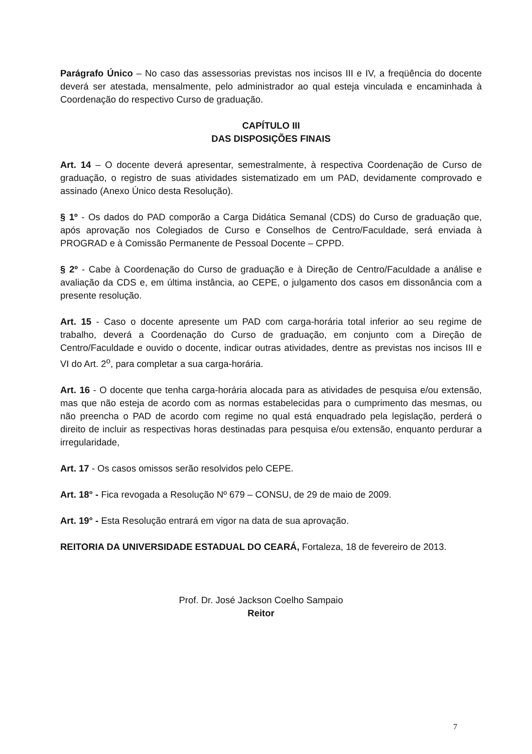Parágrafo Único – No caso das assessorias previstas nos incisos III e IV, a freqüência do docente deverá ser atestada, mensalmente, pelo administrador ao qual esteja vinculada e encaminhada à Coordenação do respectivo Curso de graduação.
CAPÍTULO III
DAS DISPOSIÇÕES FINAIS
Art. 14 – O docente deverá apresentar, semestralmente, à respectiva Coordenação de Curso de graduação, o registro de suas atividades sistematizado em um PAD, devidamente comprovado e assinado (Anexo Único desta Resolução).
§ 1º - Os dados do PAD comporão a Carga Didática Semanal (CDS) do Curso de graduação que, após aprovação nos Colegiados de Curso e Conselhos de Centro/Faculdade, será enviada à PROGRAD e à Comissão Permanente de Pessoal Docente – CPPD.
§ 2º - Cabe à Coordenação do Curso de graduação e à Direção de Centro/Faculdade a análise e avaliação da CDS e, em última instância, ao CEPE, o julgamento dos casos em dissonância com a presente resolução.
Art. 15 - Caso o docente apresente um PAD com carga-horária total inferior ao seu regime de trabalho, deverá a Coordenação do Curso de graduação, em conjunto com a Direção de Centro/Faculdade e ouvido o docente, indicar outras atividades, dentre as previstas nos incisos III e VI do Art. 2<sup>o</sup>, para completar a sua carga-horária.
Art. 16 - O docente que tenha carga-horária alocada para as atividades de pesquisa e/ou extensão, mas que não esteja de acordo com as normas estabelecidas para o cumprimento das mesmas, ou não preencha o PAD de acordo com regime no qual está enquadrado pela legislação, perderá o direito de incluir as respectivas horas destinadas para pesquisa e/ou extensão, enquanto perdurar a irregularidade,
Art. 17 - Os casos omissos serão resolvidos pelo CEPE.
Art. 18° - Fica revogada a Resolução Nº 679 – CONSU, de 29 de maio de 2009.
Art. 19° - Esta Resolução entrará em vigor na data de sua aprovação.
REITORIA DA UNIVERSIDADE ESTADUAL DO CEARÁ, Fortaleza, 18 de fevereiro de 2013.
Prof. Dr. José Jackson Coelho Sampaio
Reitor
7